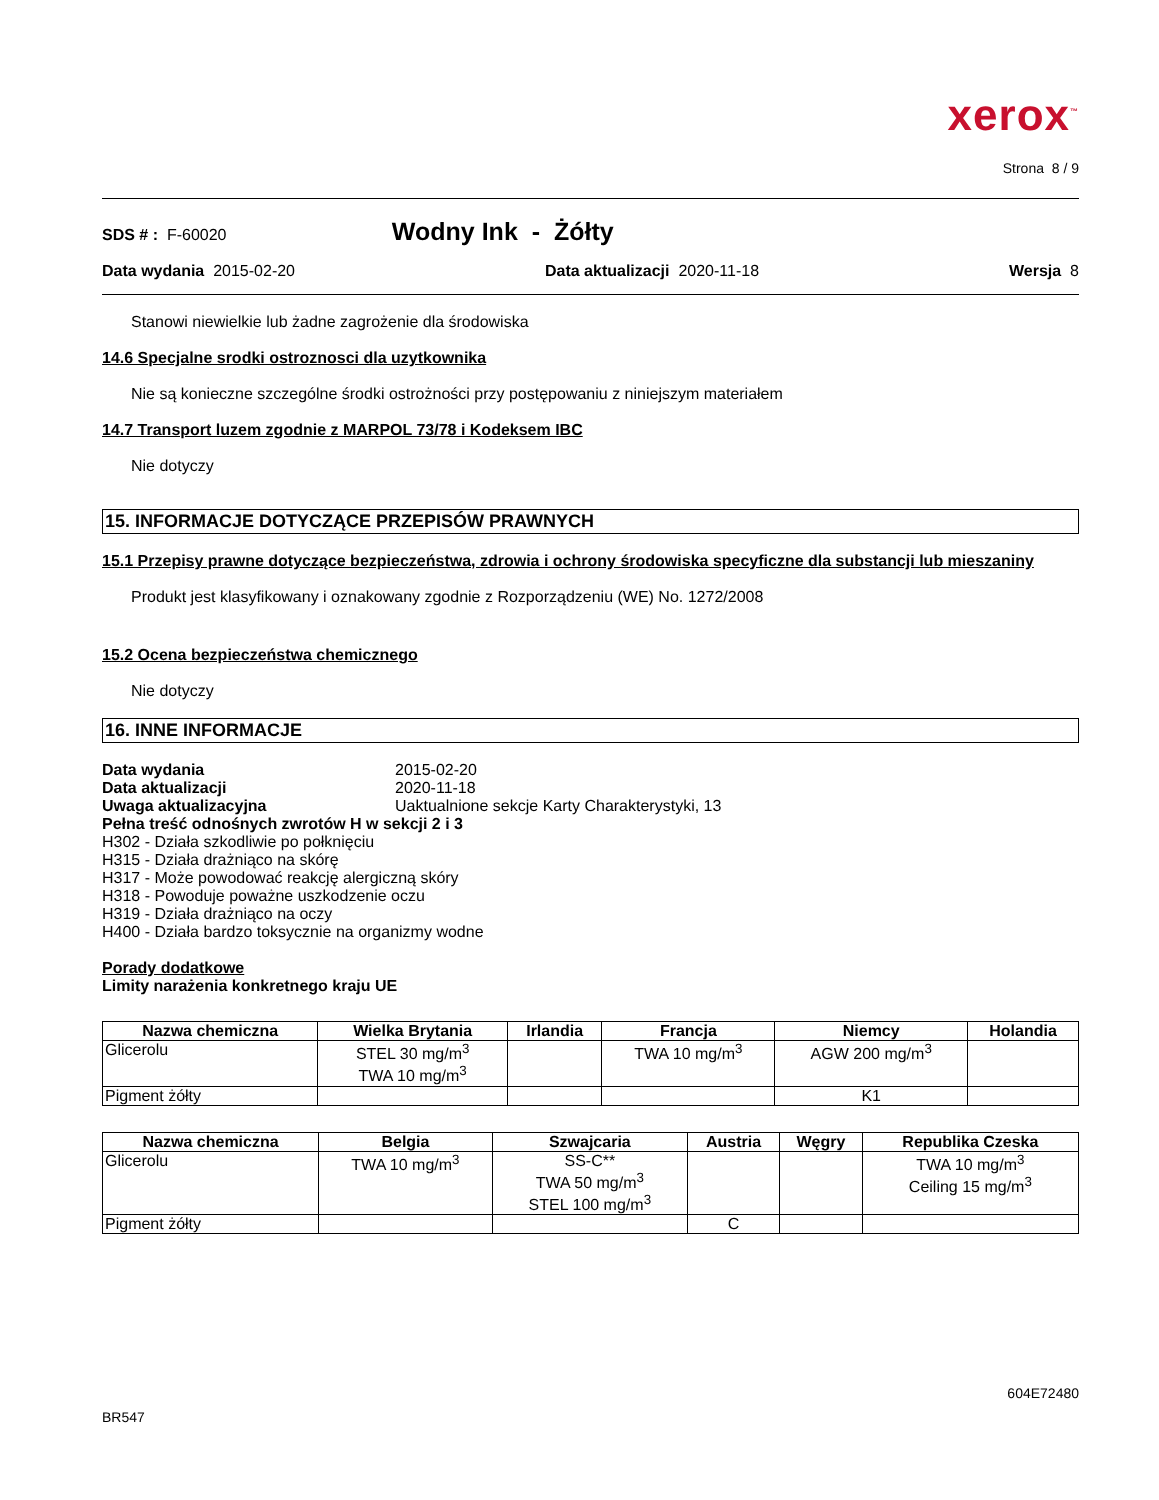xerox<sup>™</sup>
Strona 8 / 9
SDS # : F-60020 Wodny Ink - Żółty
Data wydania 2015-02-20 Data aktualizacji 2020-11-18 Wersja 8
Stanowi niewielkie lub żadne zagrożenie dla środowiska
14.6 Specjalne srodki ostroznosci dla uzytkownika
Nie są konieczne szczególne środki ostrożności przy postępowaniu z niniejszym materiałem
14.7 Transport luzem zgodnie z MARPOL 73/78 i Kodeksem IBC
Nie dotyczy
15. INFORMACJE DOTYCZĄCE PRZEPISÓW PRAWNYCH
15.1 Przepisy prawne dotyczące bezpieczeństwa, zdrowia i ochrony środowiska specyficzne dla substancji lub mieszaniny
Produkt jest klasyfikowany i oznakowany zgodnie z Rozporządzeniu (WE) No. 1272/2008
15.2 Ocena bezpieczeństwa chemicznego
Nie dotyczy
16. INNE INFORMACJE
| Data wydania | 2015-02-20 |
| Data aktualizacji | 2020-11-18 |
| Uwaga aktualizacyjna | Uaktualnione sekcje Karty Charakterystyki, 13 |
Pełna treść odnośnych zwrotów H w sekcji 2 i 3
H302 - Działa szkodliwie po połknięciu
H315 - Działa drażniąco na skórę
H317 - Może powodować reakcję alergiczną skóry
H318 - Powoduje poważne uszkodzenie oczu
H319 - Działa drażniąco na oczy
H400 - Działa bardzo toksycznie na organizmy wodne
Porady dodatkowe
Limity narażenia konkretnego kraju UE
| Nazwa chemiczna | Wielka Brytania | Irlandia | Francja | Niemcy | Holandia |
| --- | --- | --- | --- | --- | --- |
| Glicerolu | STEL 30 mg/m<sup>3</sup> TWA 10 mg/m<sup>3</sup> | | TWA 10 mg/m<sup>3</sup> | AGW 200 mg/m<sup>3</sup> | |
| Pigment żółty | | | | K1 | |
| Nazwa chemiczna | Belgia | Szwajcaria | Austria | Węgry | Republika Czeska |
| --- | --- | --- | --- | --- | --- |
| Glicerolu | TWA 10 mg/m<sup>3</sup> | SS-C** TWA 50 mg/m<sup>3</sup> STEL 100 mg/m<sup>3</sup> | | | TWA 10 mg/m<sup>3</sup> Ceiling 15 mg/m<sup>3</sup> |
| Pigment żółty | | | C | | |
604E72480
BR547